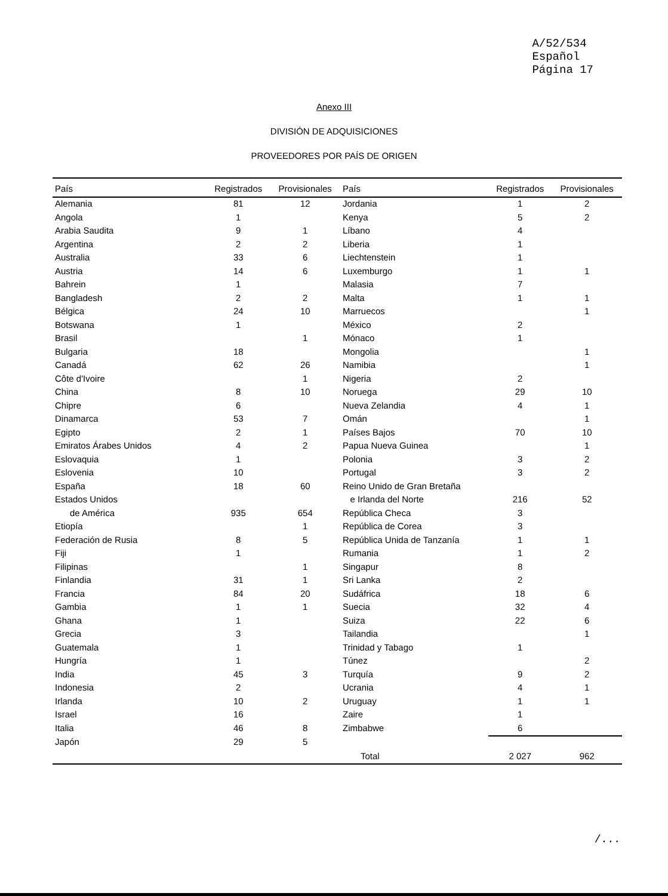A/52/534
Español
Página 17
Anexo III
DIVISIÓN DE ADQUISICIONES
PROVEEDORES POR PAÍS DE ORIGEN
| País | Registrados | Provisionales | País | Registrados | Provisionales |
| --- | --- | --- | --- | --- | --- |
| Alemania | 81 | 12 | Jordania | 1 | 2 |
| Angola | 1 | | Kenya | 5 | 2 |
| Arabia Saudita | 9 | 1 | Líbano | 4 | |
| Argentina | 2 | 2 | Liberia | 1 | |
| Australia | 33 | 6 | Liechtenstein | 1 | |
| Austria | 14 | 6 | Luxemburgo | 1 | 1 |
| Bahrein | 1 | | Malasia | 7 | |
| Bangladesh | 2 | 2 | Malta | 1 | 1 |
| Bélgica | 24 | 10 | Marruecos | | 1 |
| Botswana | 1 | | México | 2 | |
| Brasil | | 1 | Mónaco | 1 | |
| Bulgaria | 18 | | Mongolia | | 1 |
| Canadá | 62 | 26 | Namibia | | 1 |
| Côte d'Ivoire | | 1 | Nigeria | 2 | |
| China | 8 | 10 | Noruega | 29 | 10 |
| Chipre | 6 | | Nueva Zelandia | 4 | 1 |
| Dinamarca | 53 | 7 | Omán | | 1 |
| Egipto | 2 | 1 | Países Bajos | 70 | 10 |
| Emiratos Árabes Unidos | 4 | 2 | Papua Nueva Guinea | | 1 |
| Eslovaquia | 1 | | Polonia | 3 | 2 |
| Eslovenia | 10 | | Portugal | 3 | 2 |
| España | 18 | 60 | Reino Unido de Gran Bretaña | | |
| Estados Unidos | | | e Irlanda del Norte | 216 | 52 |
| de América | 935 | 654 | República Checa | 3 | |
| Etiopía | | 1 | República de Corea | 3 | |
| Federación de Rusia | 8 | 5 | República Unida de Tanzanía | 1 | 1 |
| Fiji | 1 | | Rumania | 1 | 2 |
| Filipinas | | 1 | Singapur | 8 | |
| Finlandia | 31 | 1 | Sri Lanka | 2 | |
| Francia | 84 | 20 | Sudáfrica | 18 | 6 |
| Gambia | 1 | 1 | Suecia | 32 | 4 |
| Ghana | 1 | | Suiza | 22 | 6 |
| Grecia | 3 | | Tailandia | | 1 |
| Guatemala | 1 | | Trinidad y Tabago | 1 | |
| Hungría | 1 | | Túnez | | 2 |
| India | 45 | 3 | Turquía | 9 | 2 |
| Indonesia | 2 | | Ucrania | 4 | 1 |
| Irlanda | 10 | 2 | Uruguay | 1 | 1 |
| Israel | 16 | | Zaire | 1 | |
| Italia | 46 | 8 | Zimbabwe | 6 | |
| Japón | 29 | 5 | | | |
| | | | Total | 2 027 | 962 |
/...